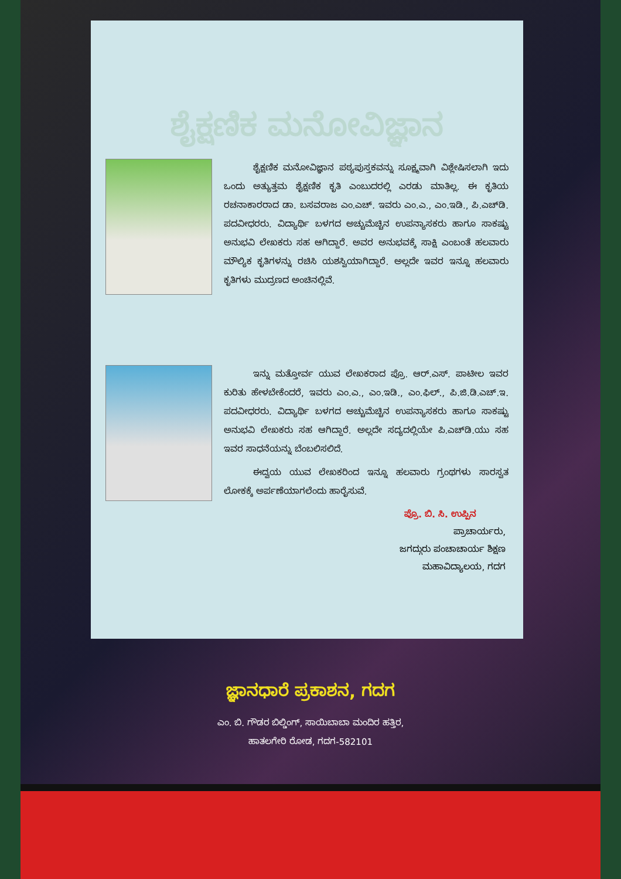ಶೈಕ್ಷಣಿಕ ಮನೋವಿಜ್ಞಾನ
ಶೈಕ್ಷಣಿಕ ಮನೋವಿಜ್ಞಾನ ಪಠ್ಯಪುಸ್ತಕವನ್ನು ಸೂಕ್ಷ್ಮವಾಗಿ ವಿಶ್ಲೇಷಿಸಲಾಗಿ ಇದು ಒಂದು ಅತ್ಯುತ್ತಮ ಶೈಕ್ಷಣಿಕ ಕೃತಿ ಎಂಬುದರಲ್ಲಿ ಎರಡು ಮಾತಿಲ್ಲ. ಈ ಕೃತಿಯ ರಚನಾಕಾರರಾದ ಡಾ. ಬಸವರಾಜ ಎಂ.ಎಚ್. ಇವರು ಎಂ.ಎ., ಎಂ.ಇಡಿ., ಪಿ.ಎಚ್‌ಡಿ. ಪದವೀಧರರು. ವಿದ್ಯಾರ್ಥಿ ಬಳಗದ ಅಚ್ಚುಮೆಚ್ಚಿನ ಉಪನ್ಯಾಸಕರು ಹಾಗೂ ಸಾಕಷ್ಟು ಅನುಭವಿ ಲೇಖಕರು ಸಹ ಆಗಿದ್ದಾರೆ. ಅವರ ಅನುಭವಕ್ಕೆ ಸಾಕ್ಷಿ ಎಂಬಂತೆ ಹಲವಾರು ಮೌಲ್ಯಿಕ ಕೃತಿಗಳನ್ನು ರಚಿಸಿ ಯಶಸ್ವಿಯಾಗಿದ್ದಾರೆ. ಅಲ್ಲದೇ ಇವರ ಇನ್ನೂ ಹಲವಾರು ಕೃತಿಗಳು ಮುದ್ರಣದ ಅಂಚಿನಲ್ಲಿವೆ.
ಇನ್ನು ಮತ್ತೋರ್ವ ಯುವ ಲೇಖಕರಾದ ಪ್ರೊ. ಆರ್.ಎಸ್. ಪಾಟೀಲ ಇವರ ಕುರಿತು ಹೇಳಬೇಕೆಂದರೆ, ಇವರು ಎಂ.ಎ., ಎಂ.ಇಡಿ., ಎಂ.ಫಿಲ್., ಪಿ.ಜಿ.ಡಿ.ಎಚ್.ಇ. ಪದವೀಧರರು. ವಿದ್ಯಾರ್ಥಿ ಬಳಗದ ಅಚ್ಚುಮೆಚ್ಚಿನ ಉಪನ್ಯಾಸಕರು ಹಾಗೂ ಸಾಕಷ್ಟು ಅನುಭವಿ ಲೇಖಕರು ಸಹ ಆಗಿದ್ದಾರೆ. ಅಲ್ಲದೇ ಸದ್ಯದಲ್ಲಿಯೇ ಪಿ.ಎಚ್‌ಡಿ.ಯು ಸಹ ಇವರ ಸಾಧನೆಯನ್ನು ಬೆಂಬಲಿಸಲಿದೆ.
ಈದ್ವಯ ಯುವ ಲೇಖಕರಿಂದ ಇನ್ನೂ ಹಲವಾರು ಗ್ರಂಥಗಳು ಸಾರಸ್ವತ ಲೋಕಕ್ಕೆ ಅರ್ಪಣೆಯಾಗಲೆಂದು ಹಾರೈಸುವೆ.
ಪ್ರೊ. ಬಿ. ಸಿ. ಉಪ್ಪಿನ
ಪ್ರಾಚಾರ್ಯರು,
ಜಗದ್ಗುರು ಪಂಚಾಚಾರ್ಯ ಶಿಕ್ಷಣ
ಮಹಾವಿದ್ಯಾಲಯ, ಗದಗ
ಜ್ಞಾನಧಾರೆ ಪ್ರಕಾಶನ, ಗದಗ
ಎಂ. ಬಿ. ಗೌಡರ ಬಿಲ್ಡಿಂಗ್, ಸಾಯಿಬಾಬಾ ಮಂದಿರ ಹತ್ತಿರ,
ಹಾತಲಗೇರಿ ರೋಡ, ಗದಗ-582101